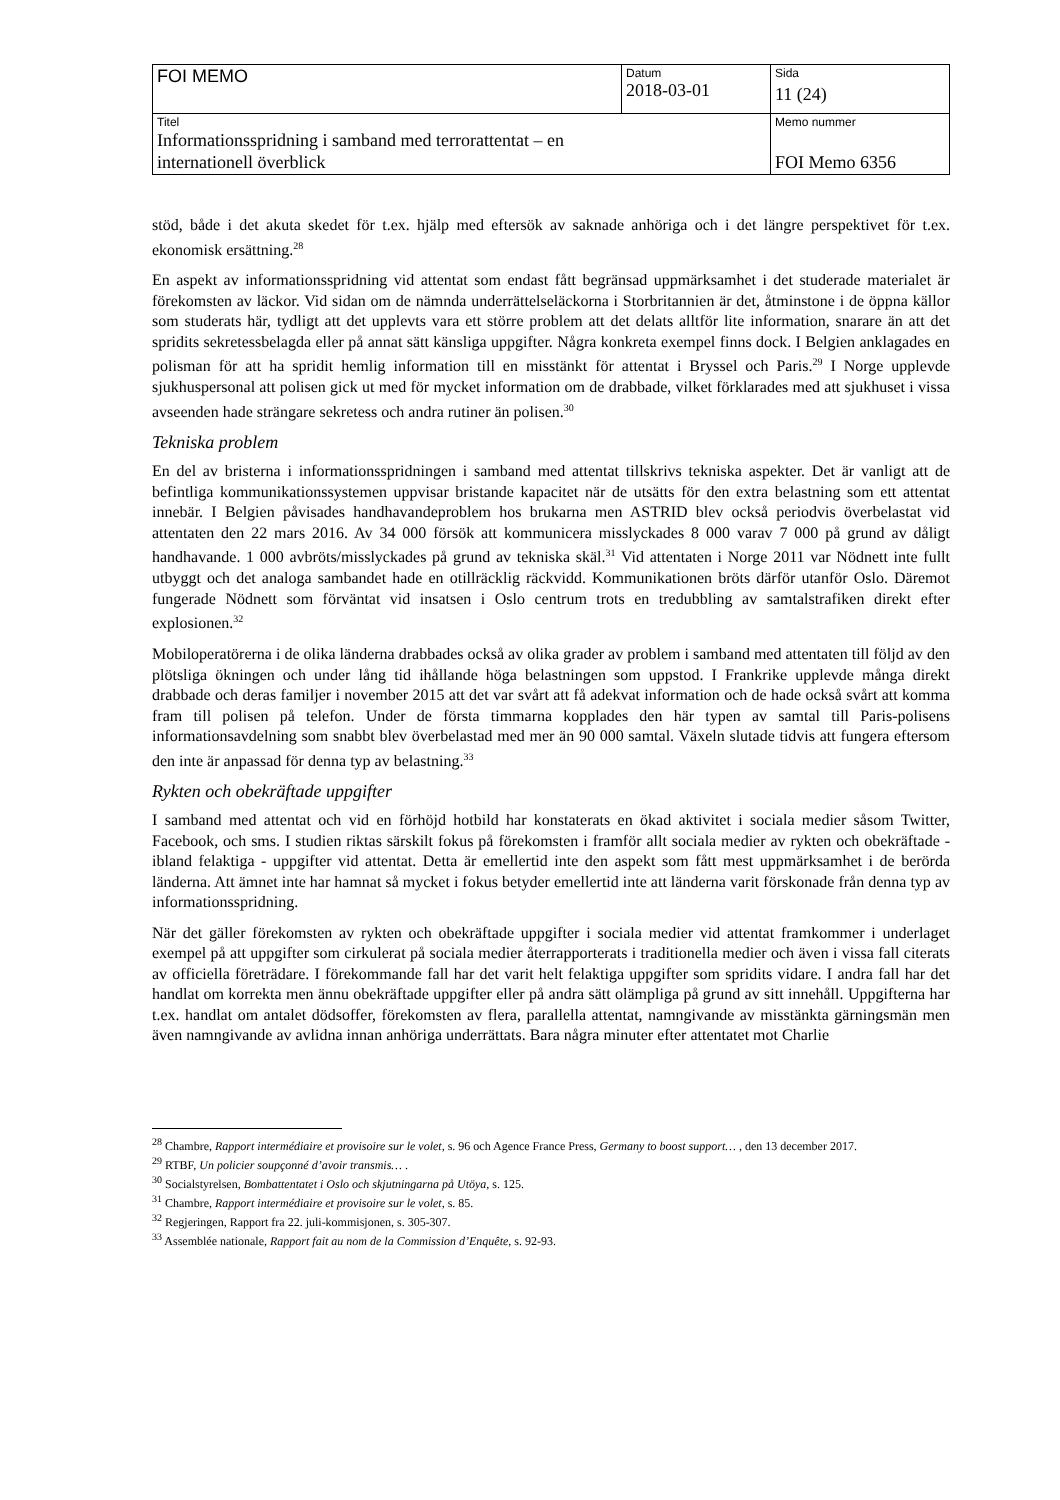| FOI MEMO | Datum 2018-03-01 | Sida 11 (24) |
| Titel Informationsspridning i samband med terrorattentat – en internationell överblick | | Memo nummer FOI Memo 6356 |
stöd, både i det akuta skedet för t.ex. hjälp med eftersök av saknade anhöriga och i det längre perspektivet för t.ex. ekonomisk ersättning.<sup>28</sup>
En aspekt av informationsspridning vid attentat som endast fått begränsad uppmärksamhet i det studerade materialet är förekomsten av läckor. Vid sidan om de nämnda underrättelseläckorna i Storbritannien är det, åtminstone i de öppna källor som studerats här, tydligt att det upplevts vara ett större problem att det delats alltför lite information, snarare än att det spridits sekretessbelagda eller på annat sätt känsliga uppgifter. Några konkreta exempel finns dock. I Belgien anklagades en polisman för att ha spridit hemlig information till en misstänkt för attentat i Bryssel och Paris.<sup>29</sup> I Norge upplevde sjukhuspersonal att polisen gick ut med för mycket information om de drabbade, vilket förklarades med att sjukhuset i vissa avseenden hade strängare sekretess och andra rutiner än polisen.<sup>30</sup>
Tekniska problem
En del av bristerna i informationsspridningen i samband med attentat tillskrivs tekniska aspekter. Det är vanligt att de befintliga kommunikationssystemen uppvisar bristande kapacitet när de utsätts för den extra belastning som ett attentat innebär. I Belgien påvisades handhavandeproblem hos brukarna men ASTRID blev också periodvis överbelastat vid attentaten den 22 mars 2016. Av 34 000 försök att kommunicera misslyckades 8 000 varav 7 000 på grund av dåligt handhavande. 1 000 avbröts/misslyckades på grund av tekniska skäl.<sup>31</sup> Vid attentaten i Norge 2011 var Nödnett inte fullt utbyggt och det analoga sambandet hade en otillräcklig räckvidd. Kommunikationen bröts därför utanför Oslo. Däremot fungerade Nödnett som förväntat vid insatsen i Oslo centrum trots en tredubbling av samtalstrafiken direkt efter explosionen.<sup>32</sup>
Mobiloperatörerna i de olika länderna drabbades också av olika grader av problem i samband med attentaten till följd av den plötsliga ökningen och under lång tid ihållande höga belastningen som uppstod. I Frankrike upplevde många direkt drabbade och deras familjer i november 2015 att det var svårt att få adekvat information och de hade också svårt att komma fram till polisen på telefon. Under de första timmarna kopplades den här typen av samtal till Paris-polisens informationsavdelning som snabbt blev överbelastad med mer än 90 000 samtal. Växeln slutade tidvis att fungera eftersom den inte är anpassad för denna typ av belastning.<sup>33</sup>
Rykten och obekräftade uppgifter
I samband med attentat och vid en förhöjd hotbild har konstaterats en ökad aktivitet i sociala medier såsom Twitter, Facebook, och sms. I studien riktas särskilt fokus på förekomsten i framför allt sociala medier av rykten och obekräftade - ibland felaktiga - uppgifter vid attentat. Detta är emellertid inte den aspekt som fått mest uppmärksamhet i de berörda länderna. Att ämnet inte har hamnat så mycket i fokus betyder emellertid inte att länderna varit förskonade från denna typ av informationsspridning.
När det gäller förekomsten av rykten och obekräftade uppgifter i sociala medier vid attentat framkommer i underlaget exempel på att uppgifter som cirkulerat på sociala medier återrapporterats i traditionella medier och även i vissa fall citerats av officiella företrädare. I förekommande fall har det varit helt felaktiga uppgifter som spridits vidare. I andra fall har det handlat om korrekta men ännu obekräftade uppgifter eller på andra sätt olämpliga på grund av sitt innehåll. Uppgifterna har t.ex. handlat om antalet dödsoffer, förekomsten av flera, parallella attentat, namngivande av misstänkta gärningsmän men även namngivande av avlidna innan anhöriga underrättats. Bara några minuter efter attentatet mot Charlie
<sup>28</sup> Chambre, Rapport intermédiaire et provisoire sur le volet, s. 96 och Agence France Press, Germany to boost support… , den 13 december 2017.
<sup>29</sup> RTBF, Un policier soupçonné d’avoir transmis… .
<sup>30</sup> Socialstyrelsen, Bombattentatet i Oslo och skjutningarna på Utöya, s. 125.
<sup>31</sup> Chambre, Rapport intermédiaire et provisoire sur le volet, s. 85.
<sup>32</sup> Regjeringen, Rapport fra 22. juli-kommisjonen, s. 305-307.
<sup>33</sup> Assemblée nationale, Rapport fait au nom de la Commission d’Enquête, s. 92-93.